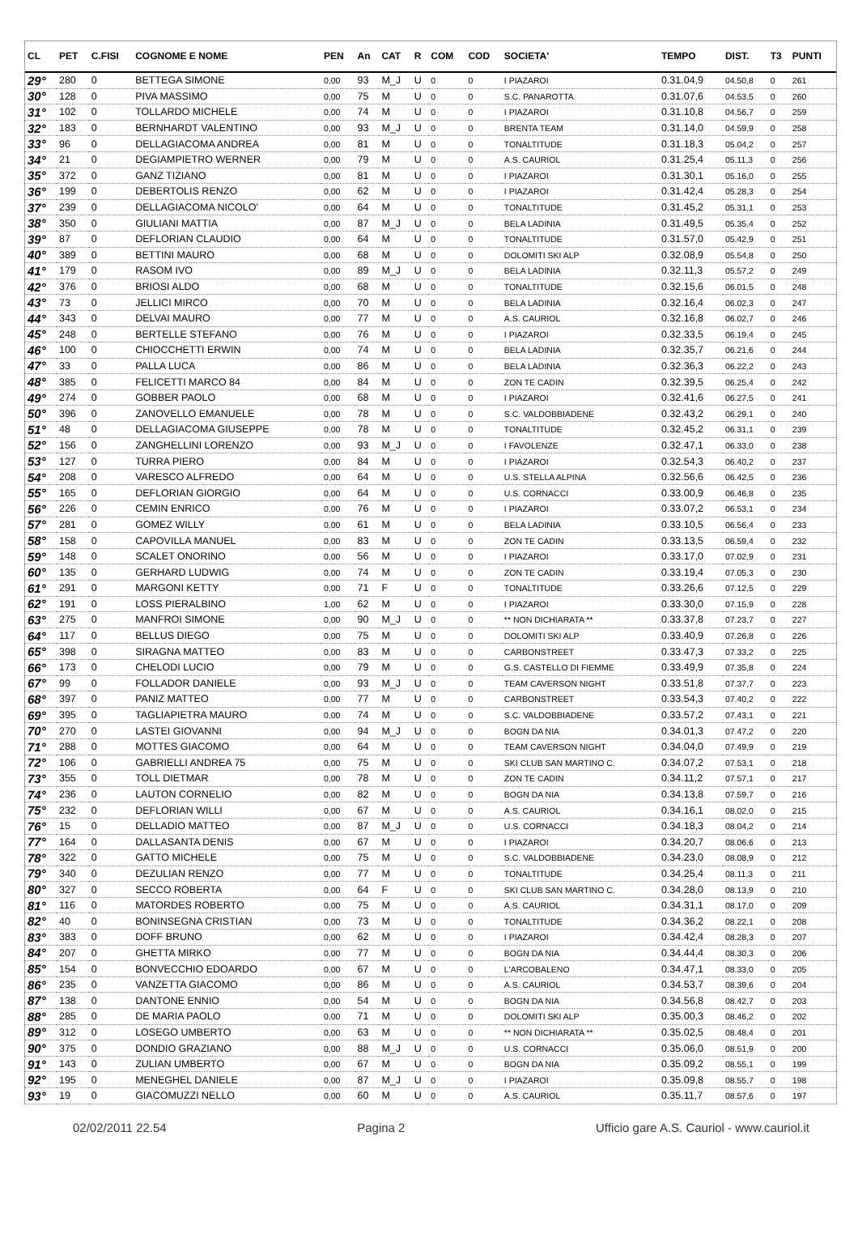| CL | PET | C.FISI | COGNOME E NOME | PEN | An | CAT | R | COM | COD | SOCIETA' | TEMPO | DIST. | T3 | PUNTI |
| --- | --- | --- | --- | --- | --- | --- | --- | --- | --- | --- | --- | --- | --- | --- |
| 29° | 280 | 0 | BETTEGA SIMONE | 0,00 | 93 | M_J | U | 0 | 0 | I PIAZAROI | 0.31.04,9 | 04.50,8 | 0 | 261 |
| 30° | 128 | 0 | PIVA MASSIMO | 0,00 | 75 | M | U | 0 | 0 | S.C. PANAROTTA | 0.31.07,6 | 04.53,5 | 0 | 260 |
| 31° | 102 | 0 | TOLLARDO MICHELE | 0,00 | 74 | M | U | 0 | 0 | I PIAZAROI | 0.31.10,8 | 04.56,7 | 0 | 259 |
| 32° | 183 | 0 | BERNHARDT VALENTINO | 0,00 | 93 | M_J | U | 0 | 0 | BRENTA TEAM | 0.31.14,0 | 04.59,9 | 0 | 258 |
| 33° | 96 | 0 | DELLAGIACOMA ANDREA | 0,00 | 81 | M | U | 0 | 0 | TONALTITUDE | 0.31.18,3 | 05.04,2 | 0 | 257 |
| 34° | 21 | 0 | DEGIAMPIETRO WERNER | 0,00 | 79 | M | U | 0 | 0 | A.S. CAURIOL | 0.31.25,4 | 05.11,3 | 0 | 256 |
| 35° | 372 | 0 | GANZ TIZIANO | 0,00 | 81 | M | U | 0 | 0 | I PIAZAROI | 0.31.30,1 | 05.16,0 | 0 | 255 |
| 36° | 199 | 0 | DEBERTOLIS RENZO | 0,00 | 62 | M | U | 0 | 0 | I PIAZAROI | 0.31.42,4 | 05.28,3 | 0 | 254 |
| 37° | 239 | 0 | DELLAGIACOMA NICOLO' | 0,00 | 64 | M | U | 0 | 0 | TONALTITUDE | 0.31.45,2 | 05.31,1 | 0 | 253 |
| 38° | 350 | 0 | GIULIANI MATTIA | 0,00 | 87 | M_J | U | 0 | 0 | BELA LADINIA | 0.31.49,5 | 05.35,4 | 0 | 252 |
| 39° | 87 | 0 | DEFLORIAN CLAUDIO | 0,00 | 64 | M | U | 0 | 0 | TONALTITUDE | 0.31.57,0 | 05.42,9 | 0 | 251 |
| 40° | 389 | 0 | BETTINI MAURO | 0,00 | 68 | M | U | 0 | 0 | DOLOMITI SKI ALP | 0.32.08,9 | 05.54,8 | 0 | 250 |
| 41° | 179 | 0 | RASOM IVO | 0,00 | 89 | M_J | U | 0 | 0 | BELA LADINIA | 0.32.11,3 | 05.57,2 | 0 | 249 |
| 42° | 376 | 0 | BRIOSI ALDO | 0,00 | 68 | M | U | 0 | 0 | TONALTITUDE | 0.32.15,6 | 06.01,5 | 0 | 248 |
| 43° | 73 | 0 | JELLICI MIRCO | 0,00 | 70 | M | U | 0 | 0 | BELA LADINIA | 0.32.16,4 | 06.02,3 | 0 | 247 |
| 44° | 343 | 0 | DELVAI MAURO | 0,00 | 77 | M | U | 0 | 0 | A.S. CAURIOL | 0.32.16,8 | 06.02,7 | 0 | 246 |
| 45° | 248 | 0 | BERTELLE STEFANO | 0,00 | 76 | M | U | 0 | 0 | I PIAZAROI | 0.32.33,5 | 06.19,4 | 0 | 245 |
| 46° | 100 | 0 | CHIOCCHETTI ERWIN | 0,00 | 74 | M | U | 0 | 0 | BELA LADINIA | 0.32.35,7 | 06.21,6 | 0 | 244 |
| 47° | 33 | 0 | PALLA LUCA | 0,00 | 86 | M | U | 0 | 0 | BELA LADINIA | 0.32.36,3 | 06.22,2 | 0 | 243 |
| 48° | 385 | 0 | FELICETTI MARCO 84 | 0,00 | 84 | M | U | 0 | 0 | ZON TE CADIN | 0.32.39,5 | 06.25,4 | 0 | 242 |
| 49° | 274 | 0 | GOBBER PAOLO | 0,00 | 68 | M | U | 0 | 0 | I PIAZAROI | 0.32.41,6 | 06.27,5 | 0 | 241 |
| 50° | 396 | 0 | ZANOVELLO EMANUELE | 0,00 | 78 | M | U | 0 | 0 | S.C. VALDOBBIADENE | 0.32.43,2 | 06.29,1 | 0 | 240 |
| 51° | 48 | 0 | DELLAGIACOMA GIUSEPPE | 0,00 | 78 | M | U | 0 | 0 | TONALTITUDE | 0.32.45,2 | 06.31,1 | 0 | 239 |
| 52° | 156 | 0 | ZANGHELLINI LORENZO | 0,00 | 93 | M_J | U | 0 | 0 | I FAVOLENZE | 0.32.47,1 | 06.33,0 | 0 | 238 |
| 53° | 127 | 0 | TURRA PIERO | 0,00 | 84 | M | U | 0 | 0 | I PIAZAROI | 0.32.54,3 | 06.40,2 | 0 | 237 |
| 54° | 208 | 0 | VARESCO ALFREDO | 0,00 | 64 | M | U | 0 | 0 | U.S. STELLA ALPINA | 0.32.56,6 | 06.42,5 | 0 | 236 |
| 55° | 165 | 0 | DEFLORIAN GIORGIO | 0,00 | 64 | M | U | 0 | 0 | U.S. CORNACCI | 0.33.00,9 | 06.46,8 | 0 | 235 |
| 56° | 226 | 0 | CEMIN ENRICO | 0,00 | 76 | M | U | 0 | 0 | I PIAZAROI | 0.33.07,2 | 06.53,1 | 0 | 234 |
| 57° | 281 | 0 | GOMEZ WILLY | 0,00 | 61 | M | U | 0 | 0 | BELA LADINIA | 0.33.10,5 | 06.56,4 | 0 | 233 |
| 58° | 158 | 0 | CAPOVILLA MANUEL | 0,00 | 83 | M | U | 0 | 0 | ZON TE CADIN | 0.33.13,5 | 06.59,4 | 0 | 232 |
| 59° | 148 | 0 | SCALET ONORINO | 0,00 | 56 | M | U | 0 | 0 | I PIAZAROI | 0.33.17,0 | 07.02,9 | 0 | 231 |
| 60° | 135 | 0 | GERHARD LUDWIG | 0,00 | 74 | M | U | 0 | 0 | ZON TE CADIN | 0.33.19,4 | 07.05,3 | 0 | 230 |
| 61° | 291 | 0 | MARGONI KETTY | 0,00 | 71 | F | U | 0 | 0 | TONALTITUDE | 0.33.26,6 | 07.12,5 | 0 | 229 |
| 62° | 191 | 0 | LOSS PIERALBINO | 1,00 | 62 | M | U | 0 | 0 | I PIAZAROI | 0.33.30,0 | 07.15,9 | 0 | 228 |
| 63° | 275 | 0 | MANFROI SIMONE | 0,00 | 90 | M_J | U | 0 | 0 | ** NON DICHIARATA ** | 0.33.37,8 | 07.23,7 | 0 | 227 |
| 64° | 117 | 0 | BELLUS DIEGO | 0,00 | 75 | M | U | 0 | 0 | DOLOMITI SKI ALP | 0.33.40,9 | 07.26,8 | 0 | 226 |
| 65° | 398 | 0 | SIRAGNA MATTEO | 0,00 | 83 | M | U | 0 | 0 | CARBONSTREET | 0.33.47,3 | 07.33,2 | 0 | 225 |
| 66° | 173 | 0 | CHELODI LUCIO | 0,00 | 79 | M | U | 0 | 0 | G.S. CASTELLO DI FIEMME | 0.33.49,9 | 07.35,8 | 0 | 224 |
| 67° | 99 | 0 | FOLLADOR DANIELE | 0,00 | 93 | M_J | U | 0 | 0 | TEAM CAVERSON NIGHT | 0.33.51,8 | 07.37,7 | 0 | 223 |
| 68° | 397 | 0 | PANIZ MATTEO | 0,00 | 77 | M | U | 0 | 0 | CARBONSTREET | 0.33.54,3 | 07.40,2 | 0 | 222 |
| 69° | 395 | 0 | TAGLIAPIETRA MAURO | 0,00 | 74 | M | U | 0 | 0 | S.C. VALDOBBIADENE | 0.33.57,2 | 07.43,1 | 0 | 221 |
| 70° | 270 | 0 | LASTEI GIOVANNI | 0,00 | 94 | M_J | U | 0 | 0 | BOGN DA NIA | 0.34.01,3 | 07.47,2 | 0 | 220 |
| 71° | 288 | 0 | MOTTES GIACOMO | 0,00 | 64 | M | U | 0 | 0 | TEAM CAVERSON NIGHT | 0.34.04,0 | 07.49,9 | 0 | 219 |
| 72° | 106 | 0 | GABRIELLI ANDREA 75 | 0,00 | 75 | M | U | 0 | 0 | SKI CLUB SAN MARTINO C. | 0.34.07,2 | 07.53,1 | 0 | 218 |
| 73° | 355 | 0 | TOLL DIETMAR | 0,00 | 78 | M | U | 0 | 0 | ZON TE CADIN | 0.34.11,2 | 07.57,1 | 0 | 217 |
| 74° | 236 | 0 | LAUTON CORNELIO | 0,00 | 82 | M | U | 0 | 0 | BOGN DA NIA | 0.34.13,8 | 07.59,7 | 0 | 216 |
| 75° | 232 | 0 | DEFLORIAN WILLI | 0,00 | 67 | M | U | 0 | 0 | A.S. CAURIOL | 0.34.16,1 | 08.02,0 | 0 | 215 |
| 76° | 15 | 0 | DELLADIO MATTEO | 0,00 | 87 | M_J | U | 0 | 0 | U.S. CORNACCI | 0.34.18,3 | 08.04,2 | 0 | 214 |
| 77° | 164 | 0 | DALLASANTA DENIS | 0,00 | 67 | M | U | 0 | 0 | I PIAZAROI | 0.34.20,7 | 08.06,6 | 0 | 213 |
| 78° | 322 | 0 | GATTO MICHELE | 0,00 | 75 | M | U | 0 | 0 | S.C. VALDOBBIADENE | 0.34.23,0 | 08.08,9 | 0 | 212 |
| 79° | 340 | 0 | DEZULIAN RENZO | 0,00 | 77 | M | U | 0 | 0 | TONALTITUDE | 0.34.25,4 | 08.11,3 | 0 | 211 |
| 80° | 327 | 0 | SECCO ROBERTA | 0,00 | 64 | F | U | 0 | 0 | SKI CLUB SAN MARTINO C. | 0.34.28,0 | 08.13,9 | 0 | 210 |
| 81° | 116 | 0 | MATORDES ROBERTO | 0,00 | 75 | M | U | 0 | 0 | A.S. CAURIOL | 0.34.31,1 | 08.17,0 | 0 | 209 |
| 82° | 40 | 0 | BONINSEGNA CRISTIAN | 0,00 | 73 | M | U | 0 | 0 | TONALTITUDE | 0.34.36,2 | 08.22,1 | 0 | 208 |
| 83° | 383 | 0 | DOFF BRUNO | 0,00 | 62 | M | U | 0 | 0 | I PIAZAROI | 0.34.42,4 | 08.28,3 | 0 | 207 |
| 84° | 207 | 0 | GHETTA MIRKO | 0,00 | 77 | M | U | 0 | 0 | BOGN DA NIA | 0.34.44,4 | 08.30,3 | 0 | 206 |
| 85° | 154 | 0 | BONVECCHIO EDOARDO | 0,00 | 67 | M | U | 0 | 0 | L'ARCOBALENO | 0.34.47,1 | 08.33,0 | 0 | 205 |
| 86° | 235 | 0 | VANZETTA GIACOMO | 0,00 | 86 | M | U | 0 | 0 | A.S. CAURIOL | 0.34.53,7 | 08.39,6 | 0 | 204 |
| 87° | 138 | 0 | DANTONE ENNIO | 0,00 | 54 | M | U | 0 | 0 | BOGN DA NIA | 0.34.56,8 | 08.42,7 | 0 | 203 |
| 88° | 285 | 0 | DE MARIA PAOLO | 0,00 | 71 | M | U | 0 | 0 | DOLOMITI SKI ALP | 0.35.00,3 | 08.46,2 | 0 | 202 |
| 89° | 312 | 0 | LOSEGO UMBERTO | 0,00 | 63 | M | U | 0 | 0 | ** NON DICHIARATA ** | 0.35.02,5 | 08.48,4 | 0 | 201 |
| 90° | 375 | 0 | DONDIO GRAZIANO | 0,00 | 88 | M_J | U | 0 | 0 | U.S. CORNACCI | 0.35.06,0 | 08.51,9 | 0 | 200 |
| 91° | 143 | 0 | ZULIAN UMBERTO | 0,00 | 67 | M | U | 0 | 0 | BOGN DA NIA | 0.35.09,2 | 08.55,1 | 0 | 199 |
| 92° | 195 | 0 | MENEGHEL DANIELE | 0,00 | 87 | M_J | U | 0 | 0 | I PIAZAROI | 0.35.09,8 | 08.55,7 | 0 | 198 |
| 93° | 19 | 0 | GIACOMUZZI NELLO | 0,00 | 60 | M | U | 0 | 0 | A.S. CAURIOL | 0.35.11,7 | 08.57,6 | 0 | 197 |
02/02/2011 22.54 Pagina 2 Ufficio gare A.S. Cauriol - www.cauriol.it